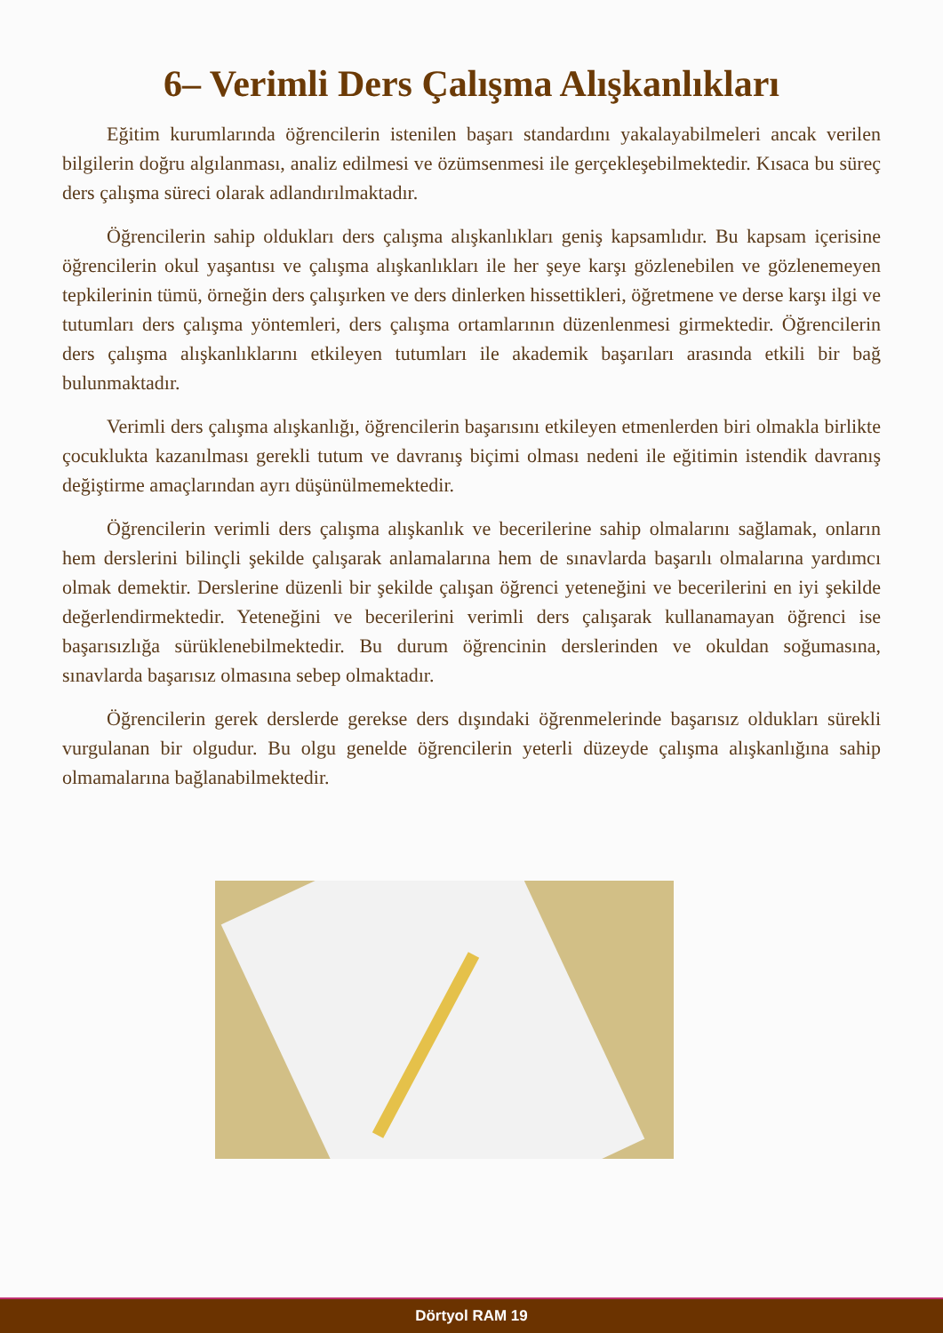6– Verimli Ders Çalışma Alışkanlıkları
Eğitim kurumlarında öğrencilerin istenilen başarı standardını yakalayabilmeleri ancak verilen bilgilerin doğru algılanması, analiz edilmesi ve özümsenmesi ile gerçekleşebilmektedir. Kısaca bu süreç ders çalışma süreci olarak adlandırılmaktadır.
Öğrencilerin sahip oldukları ders çalışma alışkanlıkları geniş kapsamlıdır. Bu kapsam içerisine öğrencilerin okul yaşantısı ve çalışma alışkanlıkları ile her şeye karşı gözlenebilen ve gözlenemeyen tepkilerinin tümü, örneğin ders çalışırken ve ders dinlerken hissettikleri, öğretmene ve derse karşı ilgi ve tutumları ders çalışma yöntemleri, ders çalışma ortamlarının düzenlenmesi girmektedir. Öğrencilerin ders çalışma alışkanlıklarını etkileyen tutumları ile akademik başarıları arasında etkili bir bağ bulunmaktadır.
Verimli ders çalışma alışkanlığı, öğrencilerin başarısını etkileyen etmenlerden biri olmakla birlikte çocuklukta kazanılması gerekli tutum ve davranış biçimi olması nedeni ile eğitimin istendik davranış değiştirme amaçlarından ayrı düşünülmemektedir.
Öğrencilerin verimli ders çalışma alışkanlık ve becerilerine sahip olmalarını sağlamak, onların hem derslerini bilinçli şekilde çalışarak anlamalarına hem de sınavlarda başarılı olmalarına yardımcı olmak demektir. Derslerine düzenli bir şekilde çalışan öğrenci yeteneğini ve becerilerini en iyi şekilde değerlendirmektedir. Yeteneğini ve becerilerini verimli ders çalışarak kullanamayan öğrenci ise başarısızlığa sürüklenebilmektedir. Bu durum öğrencinin derslerinden ve okuldan soğumasına, sınavlarda başarısız olmasına sebep olmaktadır.
Öğrencilerin gerek derslerde gerekse ders dışındaki öğrenmelerinde başarısız oldukları sürekli vurgulanan bir olgudur. Bu olgu genelde öğrencilerin yeterli düzeyde çalışma alışkanlığına sahip olmamalarına bağlanabilmektedir.
Dörtyol RAM 19